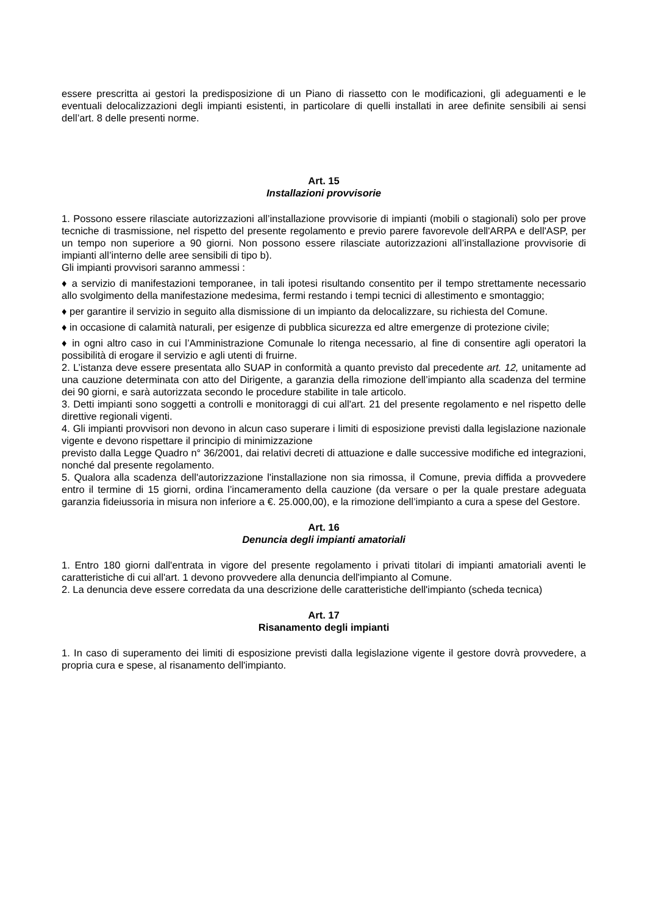essere prescritta ai gestori la predisposizione di un Piano di riassetto con le modificazioni, gli adeguamenti e le eventuali delocalizzazioni degli impianti esistenti, in particolare di quelli installati in aree definite sensibili ai sensi dell’art. 8 delle presenti norme.
Art. 15
Installazioni provvisorie
1. Possono essere rilasciate autorizzazioni all’installazione provvisorie di impianti (mobili o stagionali) solo per prove tecniche di trasmissione, nel rispetto del presente regolamento e previo parere favorevole dell'ARPA e dell'ASP, per un tempo non superiore a 90 giorni. Non possono essere rilasciate autorizzazioni all’installazione provvisorie di impianti all’interno delle aree sensibili di tipo b).
Gli impianti provvisori saranno ammessi :
♦ a servizio di manifestazioni temporanee, in tali ipotesi risultando consentito per il tempo strettamente necessario allo svolgimento della manifestazione medesima, fermi restando i tempi tecnici di allestimento e smontaggio;
♦ per garantire il servizio in seguito alla dismissione di un impianto da delocalizzare, su richiesta del Comune.
♦ in occasione di calamità naturali, per esigenze di pubblica sicurezza ed altre emergenze di protezione civile;
♦ in ogni altro caso in cui l’Amministrazione Comunale lo ritenga necessario, al fine di consentire agli operatori la possibilità di erogare il servizio e agli utenti di fruirne.
2. L’istanza deve essere presentata allo SUAP in conformità a quanto previsto dal precedente art. 12, unitamente ad una cauzione determinata con atto del Dirigente, a garanzia della rimozione dell’impianto alla scadenza del termine dei 90 giorni, e sarà autorizzata secondo le procedure stabilite in tale articolo.
3. Detti impianti sono soggetti a controlli e monitoraggi di cui all'art. 21 del presente regolamento e nel rispetto delle direttive regionali vigenti.
4. Gli impianti provvisori non devono in alcun caso superare i limiti di esposizione previsti dalla legislazione nazionale vigente e devono rispettare il principio di minimizzazione
previsto dalla Legge Quadro n° 36/2001, dai relativi decreti di attuazione e dalle successive modifiche ed integrazioni, nonché dal presente regolamento.
5. Qualora alla scadenza dell'autorizzazione l'installazione non sia rimossa, il Comune, previa diffida a provvedere entro il termine di 15 giorni, ordina l’incameramento della cauzione (da versare o per la quale prestare adeguata garanzia fideiussoria in misura non inferiore a €. 25.000,00), e la rimozione dell’impianto a cura a spese del Gestore.
Art. 16
Denuncia degli impianti amatoriali
1. Entro 180 giorni dall'entrata in vigore del presente regolamento i privati titolari di impianti amatoriali aventi le caratteristiche di cui all'art. 1 devono provvedere alla denuncia dell'impianto al Comune.
2. La denuncia deve essere corredata da una descrizione delle caratteristiche dell'impianto (scheda tecnica)
Art. 17
Risanamento degli impianti
1. In caso di superamento dei limiti di esposizione previsti dalla legislazione vigente il gestore dovrà provvedere, a propria cura e spese, al risanamento dell'impianto.